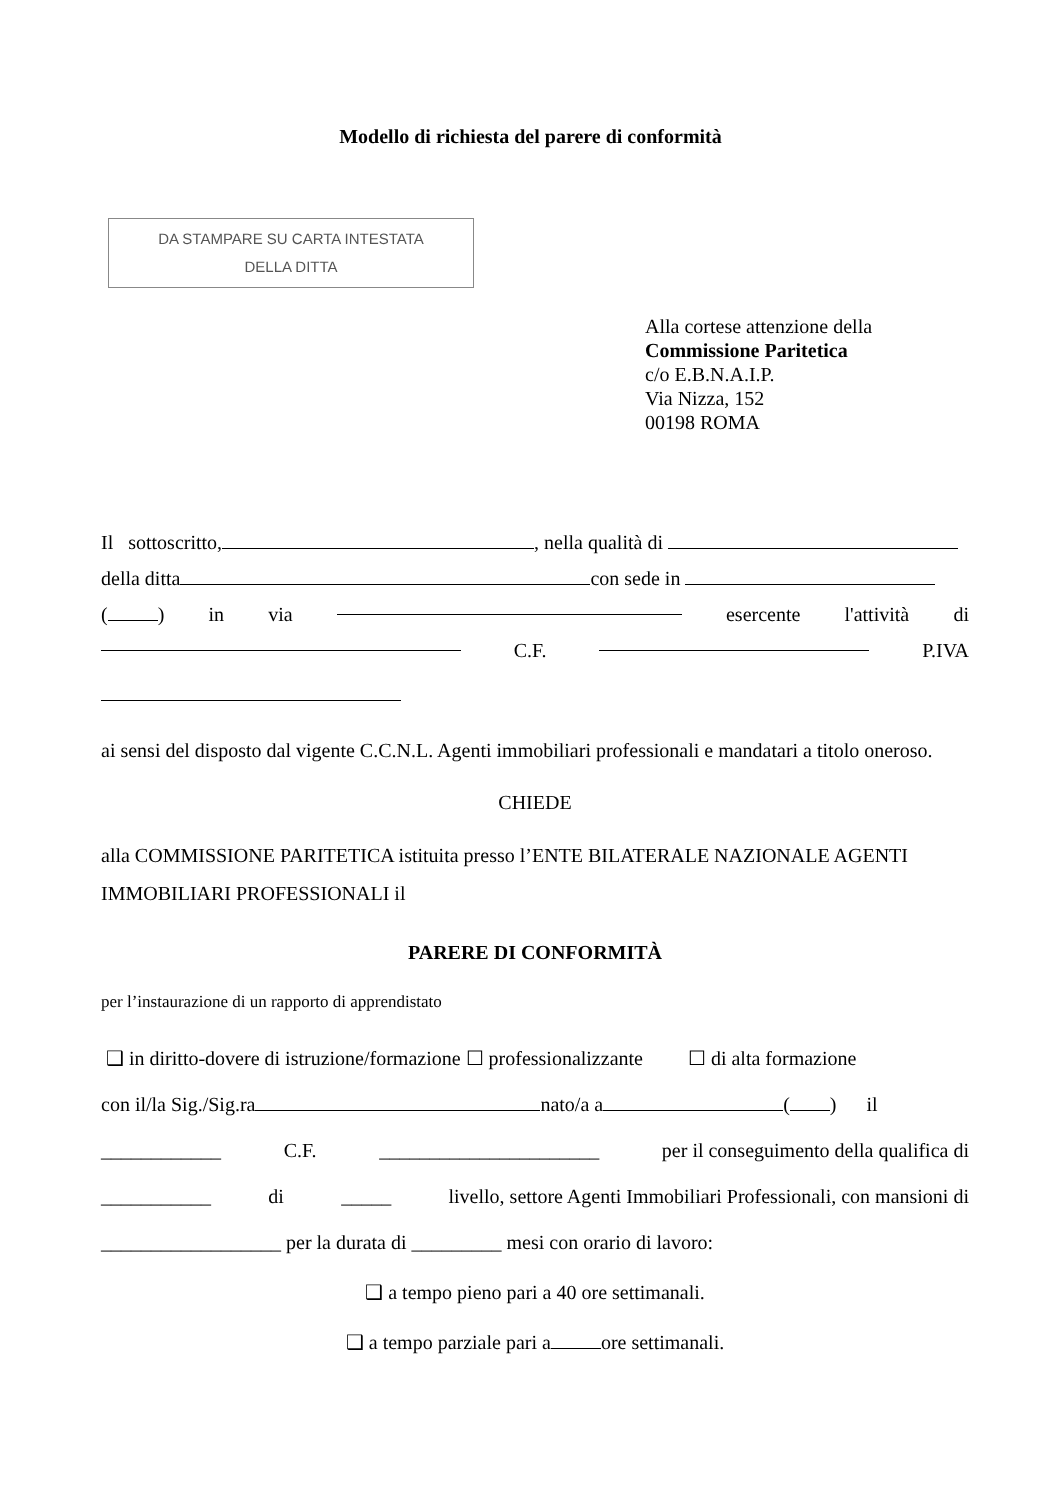Modello di richiesta del parere di conformità
DA STAMPARE SU CARTA INTESTATA
DELLA DITTA
Alla cortese attenzione della
Commissione Paritetica
c/o E.B.N.A.I.P.
Via Nizza, 152
00198 ROMA
Il sottoscritto, , nella qualità di
della ditta con sede in
( ) in via esercente l'attività di
C.F. P.IVA
ai sensi del disposto dal vigente C.C.N.L. Agenti immobiliari professionali e mandatari a titolo oneroso.
CHIEDE
alla COMMISSIONE PARITETICA istituita presso l’ENTE BILATERALE NAZIONALE AGENTI IMMOBILIARI PROFESSIONALI il
PARERE DI CONFORMITÀ
per l’instaurazione di un rapporto di apprendistato
❑ in diritto-dovere di istruzione/formazione ☐ professionalizzante ☐ di alta formazione
con il/la Sig./Sig.ra nato/a a ( ) il
____________ C.F. ______________________ per il conseguimento della qualifica di
___________ di _____ livello, settore Agenti Immobiliari Professionali, con mansioni di
__________________ per la durata di _________ mesi con orario di lavoro:
❑ a tempo pieno pari a 40 ore settimanali.
❑ a tempo parziale pari a ore settimanali.